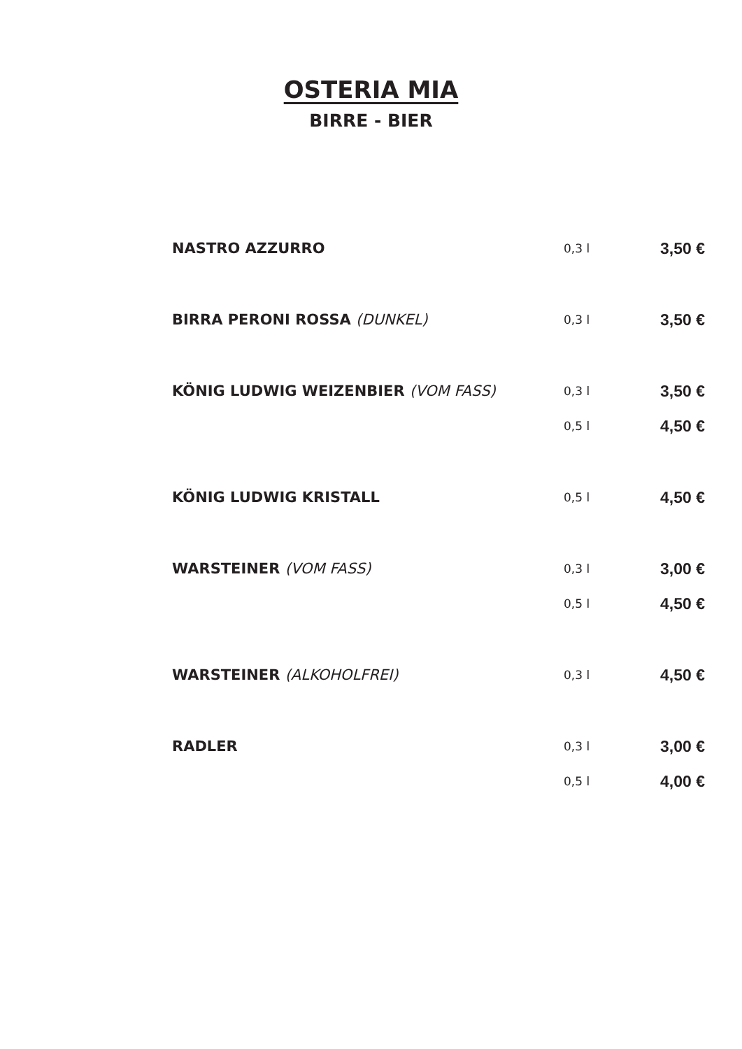OSTERIA MIA
BIRRE - BIER
| NASTRO AZZURRO | 0,3 l | 3,50 € |
| BIRRA PERONI ROSSA (DUNKEL) | 0,3 l | 3,50 € |
| KÖNIG LUDWIG WEIZENBIER (VOM FASS) | 0,3 l | 3,50 € |
| | 0,5 l | 4,50 € |
| KÖNIG LUDWIG KRISTALL | 0,5 l | 4,50 € |
| WARSTEINER (VOM FASS) | 0,3 l | 3,00 € |
| | 0,5 l | 4,50 € |
| WARSTEINER (ALKOHOLFREI) | 0,3 l | 4,50 € |
| RADLER | 0,3 l | 3,00 € |
| | 0,5 l | 4,00 € |